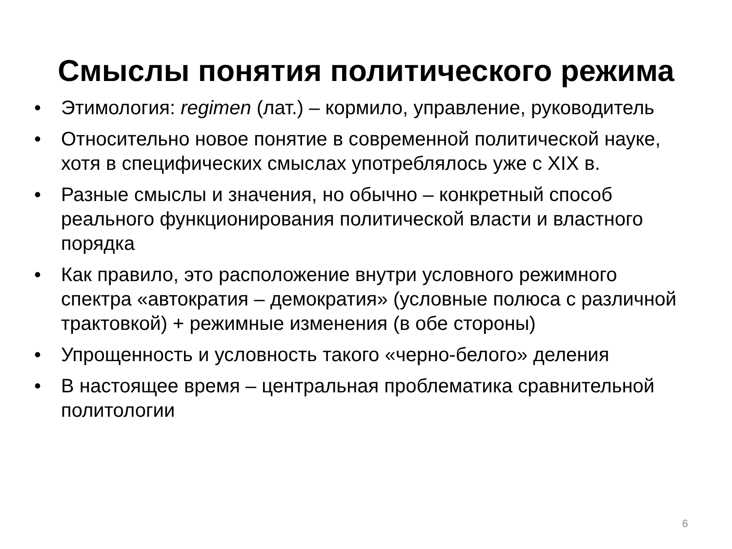Смыслы понятия политического режима
• Этимология: regimen (лат.) – кормило, управление, руководитель
• Относительно новое понятие в современной политической науке, хотя в специфических смыслах употреблялось уже с XIX в.
• Разные смыслы и значения, но обычно – конкретный способ реального функционирования политической власти и властного порядка
• Как правило, это расположение внутри условного режимного спектра «автократия – демократия» (условные полюса с различной трактовкой) + режимные изменения (в обе стороны)
• Упрощенность и условность такого «черно-белого» деления
• В настоящее время – центральная проблематика сравнительной политологии
6